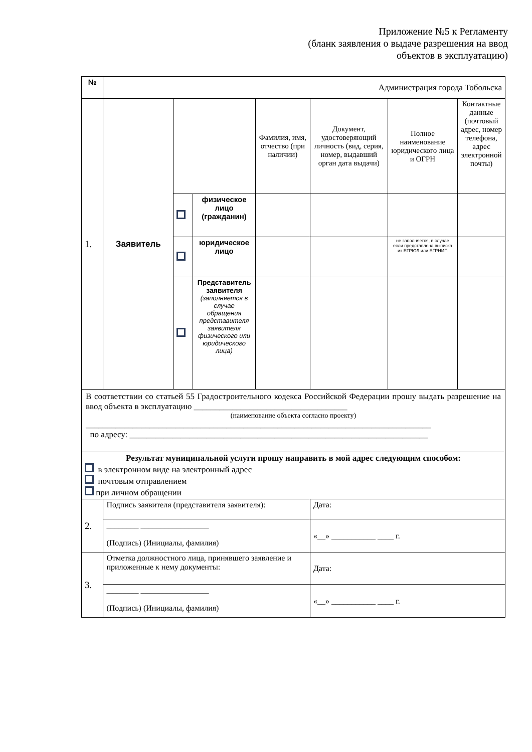Приложение №5 к Регламенту
(бланк заявления о выдаче разрешения на ввод
объектов в эксплуатацию)
| № | Администрация города Тобольска | | | | | | |
| 1. | Заявитель | | | Фамилия, имя, отчество (при наличии) | Документ, удостоверяющий личность (вид, серия, номер, выдавший орган дата выдачи) | Полное наименование юридического лица и ОГРН | Контактные данные (почтовый адрес, номер телефона, адрес электронной почты) |
| | | | физическое лицо (гражданин) | | | | |
| | | | юридическое лицо | | | не заполняется, в случае если представлена выписка из ЕГРЮЛ или ЕГРНИП | |
| | | | Представитель заявителя (заполняется в случае обращения представителя заявителя физического или юридического лица) | | | | |
| В соответствии со статьей 55 Градостроительного кодекса Российской Федерации прошу выдать разрешение на ввод объекта в эксплуатацию ____________________________________ (наименование объекта согласно проекту) _________________________________________________________________________________ по адресу: ______________________________________________________________________ | | | | | | | |
| Результат муниципальной услуги прошу направить в мой адрес следующим способом: в электронном виде на электронный адрес почтовым отправлением при личном обращении | | | | | | | |
| 2. | Подпись заявителя (представителя заявителя): | | | | Дата: | | |
| | ________ _________________ (Подпись) (Инициалы, фамилия) | | | | «__» ___________ ____ г. | | |
| 3. | Отметка должностного лица, принявшего заявление и приложенные к нему документы: | | | | Дата: | | |
| | ________ _________________ (Подпись) (Инициалы, фамилия) | | | | «__» ___________ ____ г. | | |